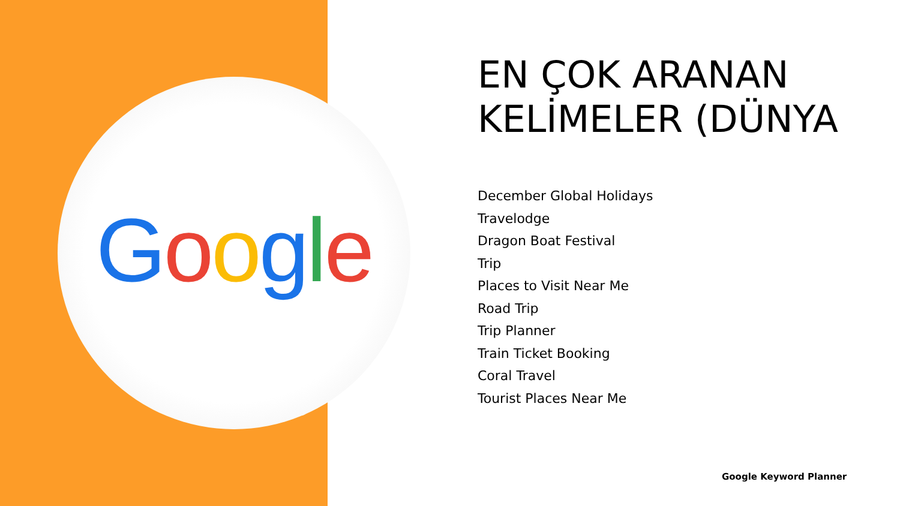Google
EN ÇOK ARANAN
KELİMELER (DÜNYA
December Global Holidays
Travelodge
Dragon Boat Festival
Trip
Places to Visit Near Me
Road Trip
Trip Planner
Train Ticket Booking
Coral Travel
Tourist Places Near Me
Google Keyword Planner